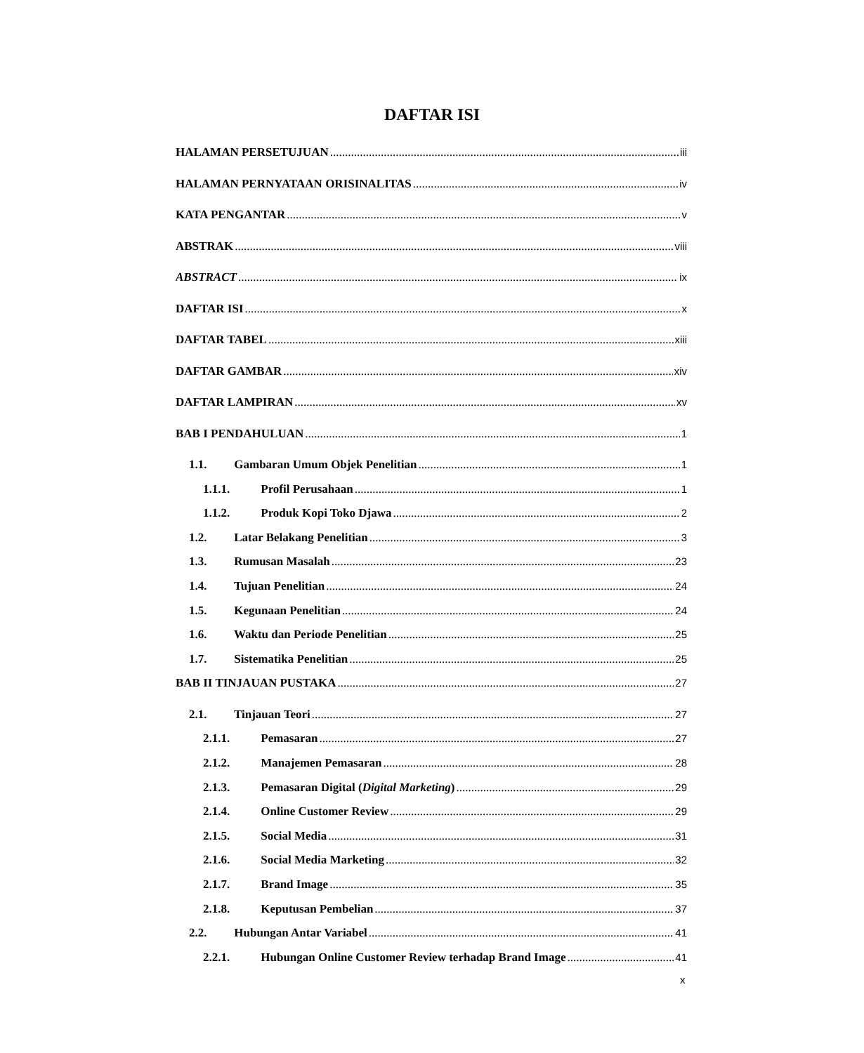DAFTAR ISI
HALAMAN PERSETUJUAN iii
HALAMAN PERNYATAAN ORISINALITAS iv
KATA PENGANTAR v
ABSTRAK viii
ABSTRACT ix
DAFTAR ISI x
DAFTAR TABEL xiii
DAFTAR GAMBAR xiv
DAFTAR LAMPIRAN xv
BAB I PENDAHULUAN 1
1.1. Gambaran Umum Objek Penelitian 1
1.1.1. Profil Perusahaan 1
1.1.2. Produk Kopi Toko Djawa 2
1.2. Latar Belakang Penelitian 3
1.3. Rumusan Masalah 23
1.4. Tujuan Penelitian 24
1.5. Kegunaan Penelitian 24
1.6. Waktu dan Periode Penelitian 25
1.7. Sistematika Penelitian 25
BAB II TINJAUAN PUSTAKA 27
2.1. Tinjauan Teori 27
2.1.1. Pemasaran 27
2.1.2. Manajemen Pemasaran 28
2.1.3. Pemasaran Digital (Digital Marketing) 29
2.1.4. Online Customer Review 29
2.1.5. Social Media 31
2.1.6. Social Media Marketing 32
2.1.7. Brand Image 35
2.1.8. Keputusan Pembelian 37
2.2. Hubungan Antar Variabel 41
2.2.1. Hubungan Online Customer Review terhadap Brand Image 41
x